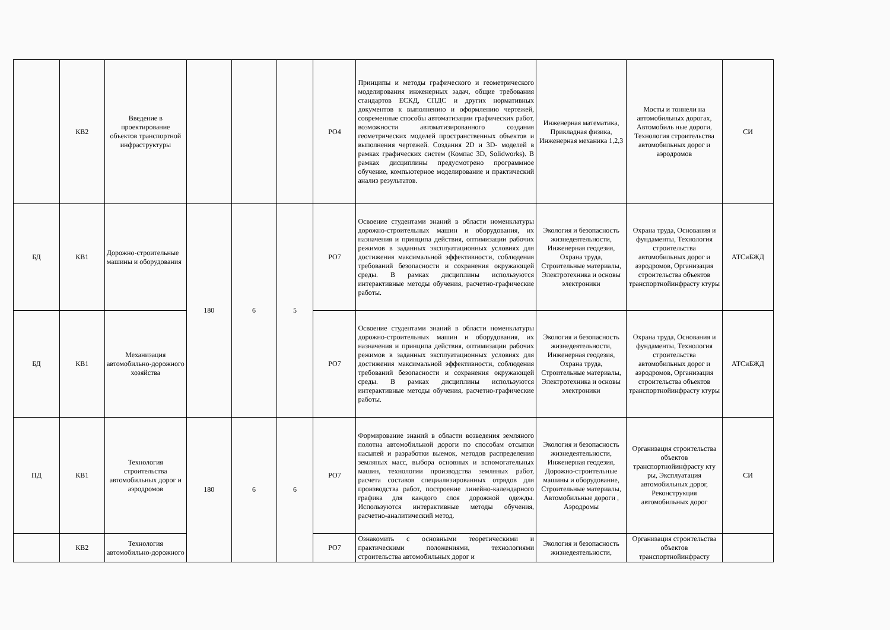| | КВ2 | Введение в проектирование объектов транспортной инфраструктуры | | | | РО4 | Принципы и методы графического и геометрического моделирования инженерных задач, общие требования стандартов ЕСКД, СПДС и других нормативных документов к выполнению и оформлению чертежей, современные способы автоматизации графических работ, возможности автоматизированного создания геометрических моделей пространственных объектов и выполнения чертежей. Создания 2D и 3D- моделей в рамках графических систем (Компас 3D, Solidworks). В рамках дисциплины предусмотрено программное обучение, компьютерное моделирование и практический анализ результатов. | Инженерная математика, Прикладная физика, Инженерная механика 1,2,3 | Мосты и тоннели на автомобильных дорогах, Автомобиль ные дороги, Технология строительства автомобильных дорог и аэродромов | СИ |
| БД | КВ1 | Дорожно-строительные машины и оборудования | 180 | 6 | 5 | РО7 | Освоение студентами знаний в области номенклатуры дорожно-строительных машин и оборудования, их назначения и принципа действия, оптимизации рабочих режимов в заданных эксплуатационных условиях для достижения максимальной эффективности, соблюдения требований безопасности и сохранения окружающей среды. В рамках дисциплины используются интерактивные методы обучения, расчетно-графические работы. | Экология и безопасность жизнедеятельности, Инженерная геодезия, Охрана труда, Строительные материалы, Электротехника и основы электроники | Охрана труда, Основания и фундаменты, Технология строительства автомобильных дорог и аэродромов, Организация строительства объектов транспортнойинфрасту ктуры | АТСиБЖД |
| БД | КВ1 | Механизация автомобильно-дорожного хозяйства | | | | РО7 | Освоение студентами знаний в области номенклатуры дорожно-строительных машин и оборудования, их назначения и принципа действия, оптимизации рабочих режимов в заданных эксплуатационных условиях для достижения максимальной эффективности, соблюдения требований безопасности и сохранения окружающей среды. В рамках дисциплины используются интерактивные методы обучения, расчетно-графические работы. | Экология и безопасность жизнедеятельности, Инженерная геодезия, Охрана труда, Строительные материалы, Электротехника и основы электроники | Охрана труда, Основания и фундаменты, Технология строительства автомобильных дорог и аэродромов, Организация строительства объектов транспортнойинфрасту ктуры | АТСиБЖД |
| ПД | КВ1 | Технология строительства автомобильных дорог и аэродромов | 180 | 6 | 6 | РО7 | Формирование знаний в области возведения земляного полотна автомобильной дороги по способам отсыпки насыпей и разработки выемок, методов распределения земляных масс, выбора основных и вспомогательных машин, технологии производства земляных работ, расчета составов специализированных отрядов для производства работ, построение линейно-календарного графика для каждого слоя дорожной одежды. Используются интерактивные методы обучения, расчетно-аналитический метод. | Экология и безопасность жизнедеятельности, Инженерная геодезия, Дорожно-строительные машины и оборудование, Строительные материалы, Автомобильные дороги , Аэродромы | Организация строительства объектов транспортнойинфрасту кту ры, Эксплуатация автомобильных дорог, Реконструкция автомобильных дорог | СИ |
| | КВ2 | Технология автомобильно-дорожного | | | | РО7 | Ознакомить с основными теоретическими и практическими положениями, технологиями строительства автомобильных дорог и | Экология и безопасность жизнедеятельности, | Организация строительства объектов транспортнойинфрасту | |